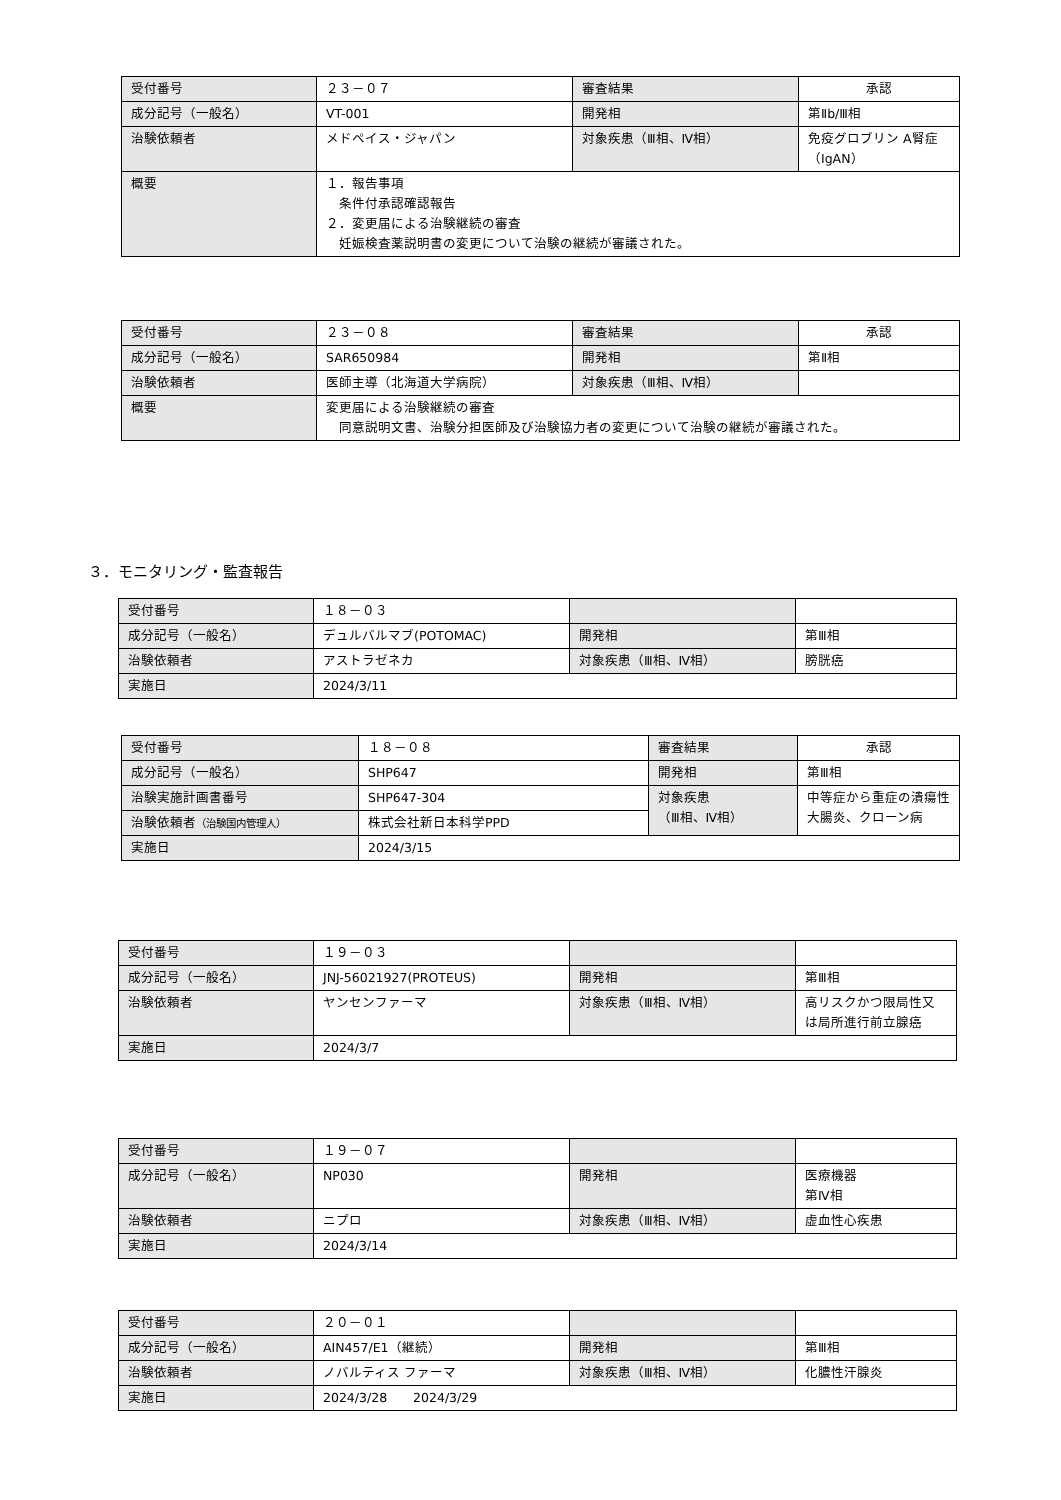| 受付番号 | ２３－０７ | 審査結果 | 承認 |
| 成分記号（一般名） | VT-001 | 開発相 | 第Ⅱb/Ⅲ相 |
| 治験依頼者 | メドペイス・ジャパン | 対象疾患（Ⅲ相、Ⅳ相） | 免疫グロブリン A腎症（IgAN） |
| 概要 | １．報告事項 条件付承認確認報告 ２．変更届による治験継続の審査 妊娠検査薬説明書の変更について治験の継続が審議された。 | | |
| 受付番号 | ２３－０８ | 審査結果 | 承認 |
| 成分記号（一般名） | SAR650984 | 開発相 | 第Ⅱ相 |
| 治験依頼者 | 医師主導（北海道大学病院） | 対象疾患（Ⅲ相、Ⅳ相） | |
| 概要 | 変更届による治験継続の審査 同意説明文書、治験分担医師及び治験協力者の変更について治験の継続が審議された。 | | |
３．モニタリング・監査報告
| 受付番号 | １８－０３ | | |
| 成分記号（一般名） | デュルバルマブ(POTOMAC) | 開発相 | 第Ⅲ相 |
| 治験依頼者 | アストラゼネカ | 対象疾患（Ⅲ相、Ⅳ相） | 膀胱癌 |
| 実施日 | 2024/3/11 | | |
| 受付番号 | １８－０８ | 審査結果 | 承認 |
| 成分記号（一般名） | SHP647 | 開発相 | 第Ⅲ相 |
| 治験実施計画書番号 | SHP647-304 | 対象疾患 （Ⅲ相、Ⅳ相） | 中等症から重症の潰瘍性大腸炎、クローン病 |
| 治験依頼者 （治験国内管理人） | 株式会社新日本科学PPD | | |
| 実施日 | 2024/3/15 | | |
| 受付番号 | １９－０３ | | |
| 成分記号（一般名） | JNJ-56021927(PROTEUS) | 開発相 | 第Ⅲ相 |
| 治験依頼者 | ヤンセンファーマ | 対象疾患（Ⅲ相、Ⅳ相） | 高リスクかつ限局性又は局所進行前立腺癌 |
| 実施日 | 2024/3/7 | | |
| 受付番号 | １９－０７ | | |
| 成分記号（一般名） | NP030 | 開発相 | 医療機器 第Ⅳ相 |
| 治験依頼者 | ニプロ | 対象疾患（Ⅲ相、Ⅳ相） | 虚血性心疾患 |
| 実施日 | 2024/3/14 | | |
| 受付番号 | ２０－０１ | | |
| 成分記号（一般名） | AIN457/E1（継続） | 開発相 | 第Ⅲ相 |
| 治験依頼者 | ノバルティス ファーマ | 対象疾患（Ⅲ相、Ⅳ相） | 化膿性汗腺炎 |
| 実施日 | 2024/3/28 2024/3/29 | | |